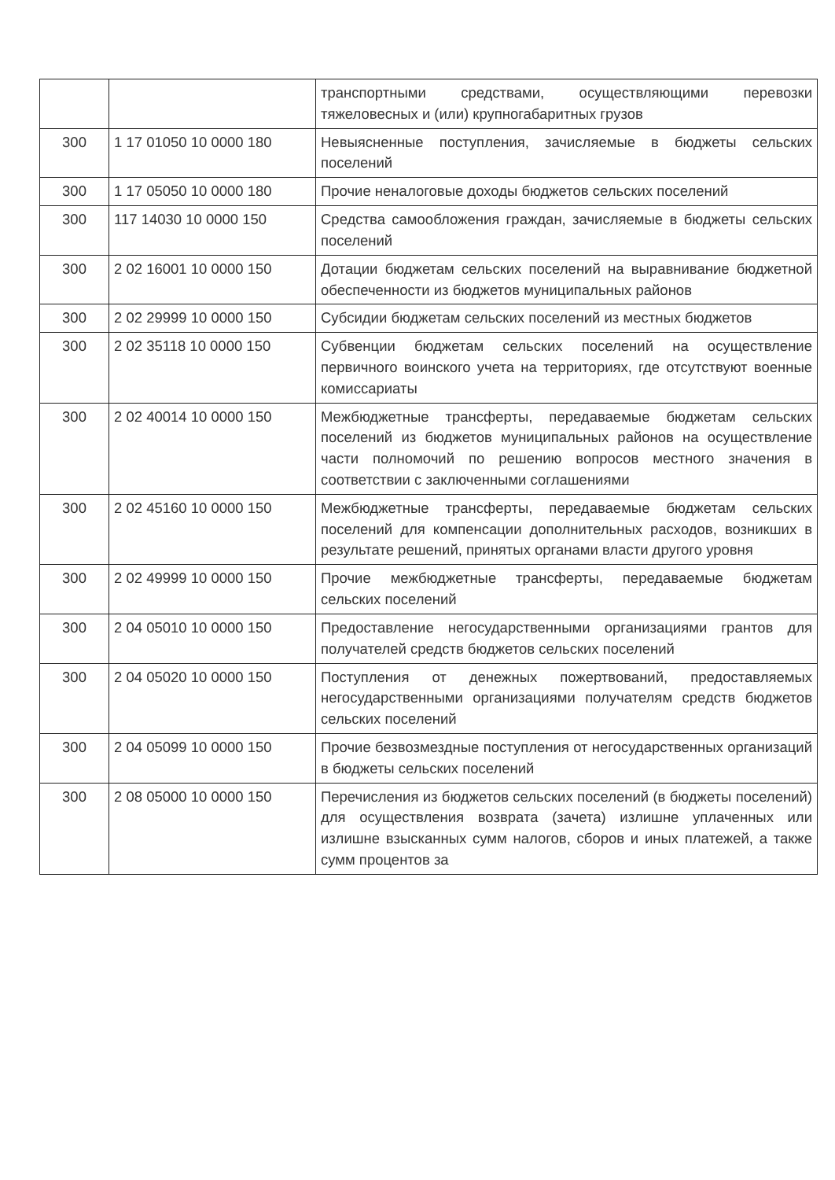| | | транспортными средствами, осуществляющими перевозки тяжеловесных и (или) крупногабаритных грузов |
| 300 | 1 17 01050 10 0000 180 | Невыясненные поступления, зачисляемые в бюджеты сельских поселений |
| 300 | 1 17 05050 10 0000 180 | Прочие неналоговые доходы бюджетов сельских поселений |
| 300 | 117 14030 10 0000 150 | Средства самообложения граждан, зачисляемые в бюджеты сельских поселений |
| 300 | 2 02 16001 10 0000 150 | Дотации бюджетам сельских поселений на выравнивание бюджетной обеспеченности из бюджетов муниципальных районов |
| 300 | 2 02 29999 10 0000 150 | Субсидии бюджетам сельских поселений из местных бюджетов |
| 300 | 2 02 35118 10 0000 150 | Субвенции бюджетам сельских поселений на осуществление первичного воинского учета на территориях, где отсутствуют военные комиссариаты |
| 300 | 2 02 40014 10 0000 150 | Межбюджетные трансферты, передаваемые бюджетам сельских поселений из бюджетов муниципальных районов на осуществление части полномочий по решению вопросов местного значения в соответствии с заключенными соглашениями |
| 300 | 2 02 45160 10 0000 150 | Межбюджетные трансферты, передаваемые бюджетам сельских поселений для компенсации дополнительных расходов, возникших в результате решений, принятых органами власти другого уровня |
| 300 | 2 02 49999 10 0000 150 | Прочие межбюджетные трансферты, передаваемые бюджетам сельских поселений |
| 300 | 2 04 05010 10 0000 150 | Предоставление негосударственными организациями грантов для получателей средств бюджетов сельских поселений |
| 300 | 2 04 05020 10 0000 150 | Поступления от денежных пожертвований, предоставляемых негосударственными организациями получателям средств бюджетов сельских поселений |
| 300 | 2 04 05099 10 0000 150 | Прочие безвозмездные поступления от негосударственных организаций в бюджеты сельских поселений |
| 300 | 2 08 05000 10 0000 150 | Перечисления из бюджетов сельских поселений (в бюджеты поселений) для осуществления возврата (зачета) излишне уплаченных или излишне взысканных сумм налогов, сборов и иных платежей, а также сумм процентов за |